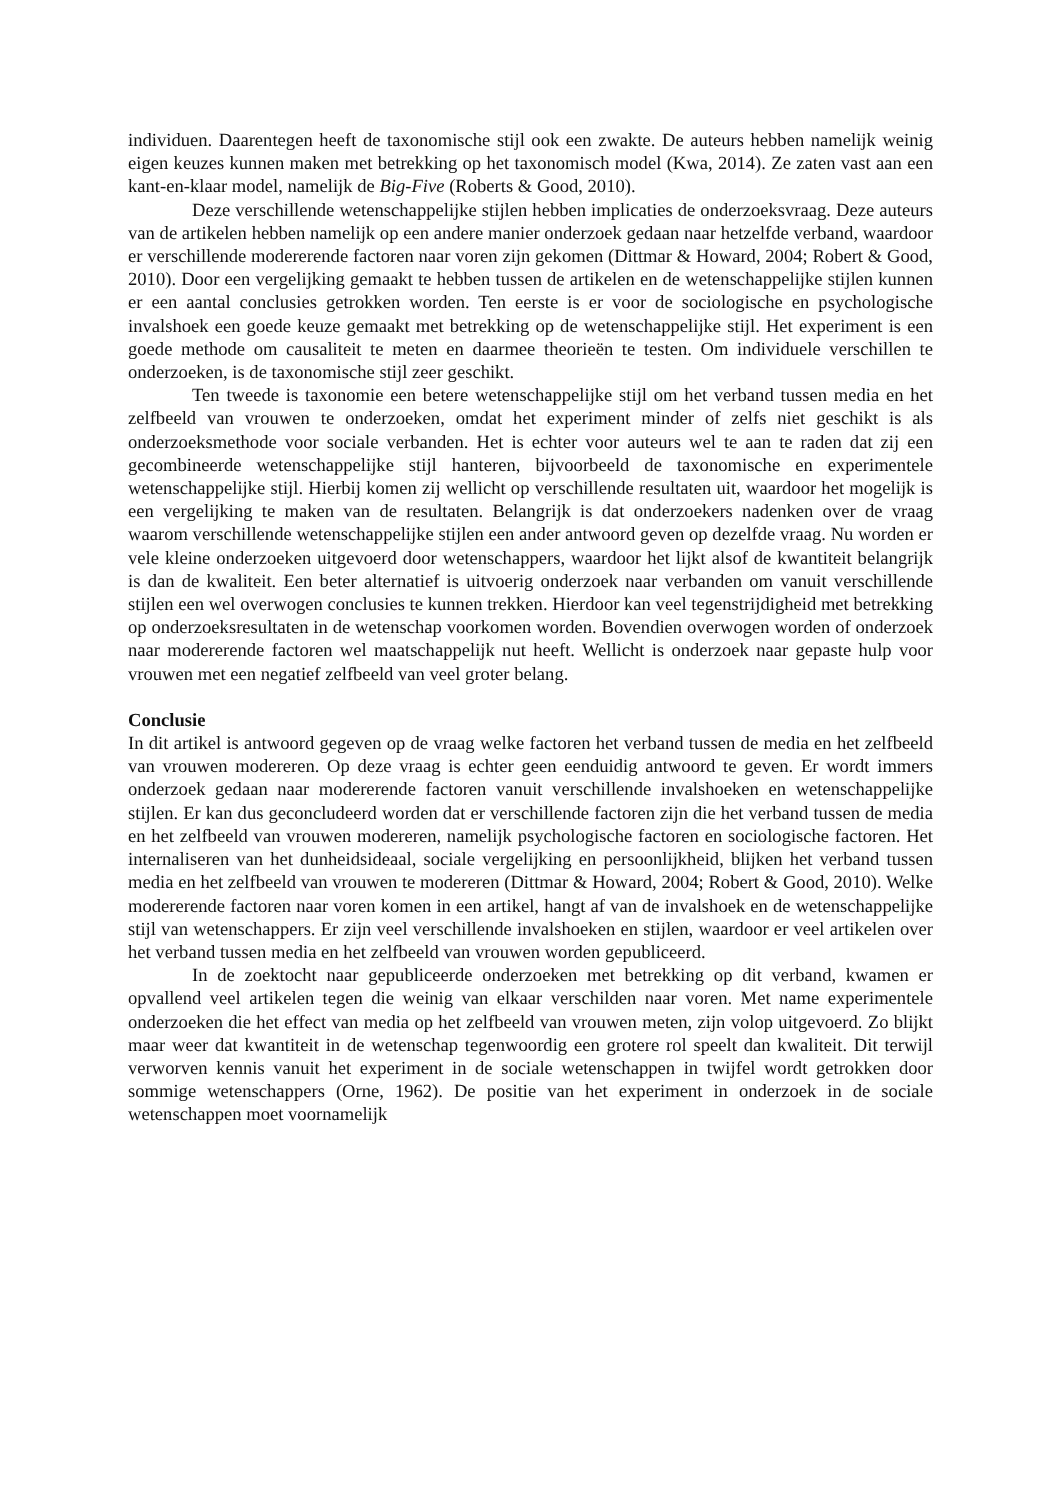individuen. Daarentegen heeft de taxonomische stijl ook een zwakte. De auteurs hebben namelijk weinig eigen keuzes kunnen maken met betrekking op het taxonomisch model (Kwa, 2014). Ze zaten vast aan een kant-en-klaar model, namelijk de Big-Five (Roberts & Good, 2010).
Deze verschillende wetenschappelijke stijlen hebben implicaties de onderzoeksvraag. Deze auteurs van de artikelen hebben namelijk op een andere manier onderzoek gedaan naar hetzelfde verband, waardoor er verschillende modererende factoren naar voren zijn gekomen (Dittmar & Howard, 2004; Robert & Good, 2010). Door een vergelijking gemaakt te hebben tussen de artikelen en de wetenschappelijke stijlen kunnen er een aantal conclusies getrokken worden. Ten eerste is er voor de sociologische en psychologische invalshoek een goede keuze gemaakt met betrekking op de wetenschappelijke stijl. Het experiment is een goede methode om causaliteit te meten en daarmee theorieën te testen. Om individuele verschillen te onderzoeken, is de taxonomische stijl zeer geschikt.
Ten tweede is taxonomie een betere wetenschappelijke stijl om het verband tussen media en het zelfbeeld van vrouwen te onderzoeken, omdat het experiment minder of zelfs niet geschikt is als onderzoeksmethode voor sociale verbanden. Het is echter voor auteurs wel te aan te raden dat zij een gecombineerde wetenschappelijke stijl hanteren, bijvoorbeeld de taxonomische en experimentele wetenschappelijke stijl. Hierbij komen zij wellicht op verschillende resultaten uit, waardoor het mogelijk is een vergelijking te maken van de resultaten. Belangrijk is dat onderzoekers nadenken over de vraag waarom verschillende wetenschappelijke stijlen een ander antwoord geven op dezelfde vraag. Nu worden er vele kleine onderzoeken uitgevoerd door wetenschappers, waardoor het lijkt alsof de kwantiteit belangrijk is dan de kwaliteit. Een beter alternatief is uitvoerig onderzoek naar verbanden om vanuit verschillende stijlen een wel overwogen conclusies te kunnen trekken. Hierdoor kan veel tegenstrijdigheid met betrekking op onderzoeksresultaten in de wetenschap voorkomen worden. Bovendien overwogen worden of onderzoek naar modererende factoren wel maatschappelijk nut heeft. Wellicht is onderzoek naar gepaste hulp voor vrouwen met een negatief zelfbeeld van veel groter belang.
Conclusie
In dit artikel is antwoord gegeven op de vraag welke factoren het verband tussen de media en het zelfbeeld van vrouwen modereren. Op deze vraag is echter geen eenduidig antwoord te geven. Er wordt immers onderzoek gedaan naar modererende factoren vanuit verschillende invalshoeken en wetenschappelijke stijlen. Er kan dus geconcludeerd worden dat er verschillende factoren zijn die het verband tussen de media en het zelfbeeld van vrouwen modereren, namelijk psychologische factoren en sociologische factoren. Het internaliseren van het dunheidsideaal, sociale vergelijking en persoonlijkheid, blijken het verband tussen media en het zelfbeeld van vrouwen te modereren (Dittmar & Howard, 2004; Robert & Good, 2010). Welke modererende factoren naar voren komen in een artikel, hangt af van de invalshoek en de wetenschappelijke stijl van wetenschappers. Er zijn veel verschillende invalshoeken en stijlen, waardoor er veel artikelen over het verband tussen media en het zelfbeeld van vrouwen worden gepubliceerd.
In de zoektocht naar gepubliceerde onderzoeken met betrekking op dit verband, kwamen er opvallend veel artikelen tegen die weinig van elkaar verschilden naar voren. Met name experimentele onderzoeken die het effect van media op het zelfbeeld van vrouwen meten, zijn volop uitgevoerd. Zo blijkt maar weer dat kwantiteit in de wetenschap tegenwoordig een grotere rol speelt dan kwaliteit. Dit terwijl verworven kennis vanuit het experiment in de sociale wetenschappen in twijfel wordt getrokken door sommige wetenschappers (Orne, 1962). De positie van het experiment in onderzoek in de sociale wetenschappen moet voornamelijk